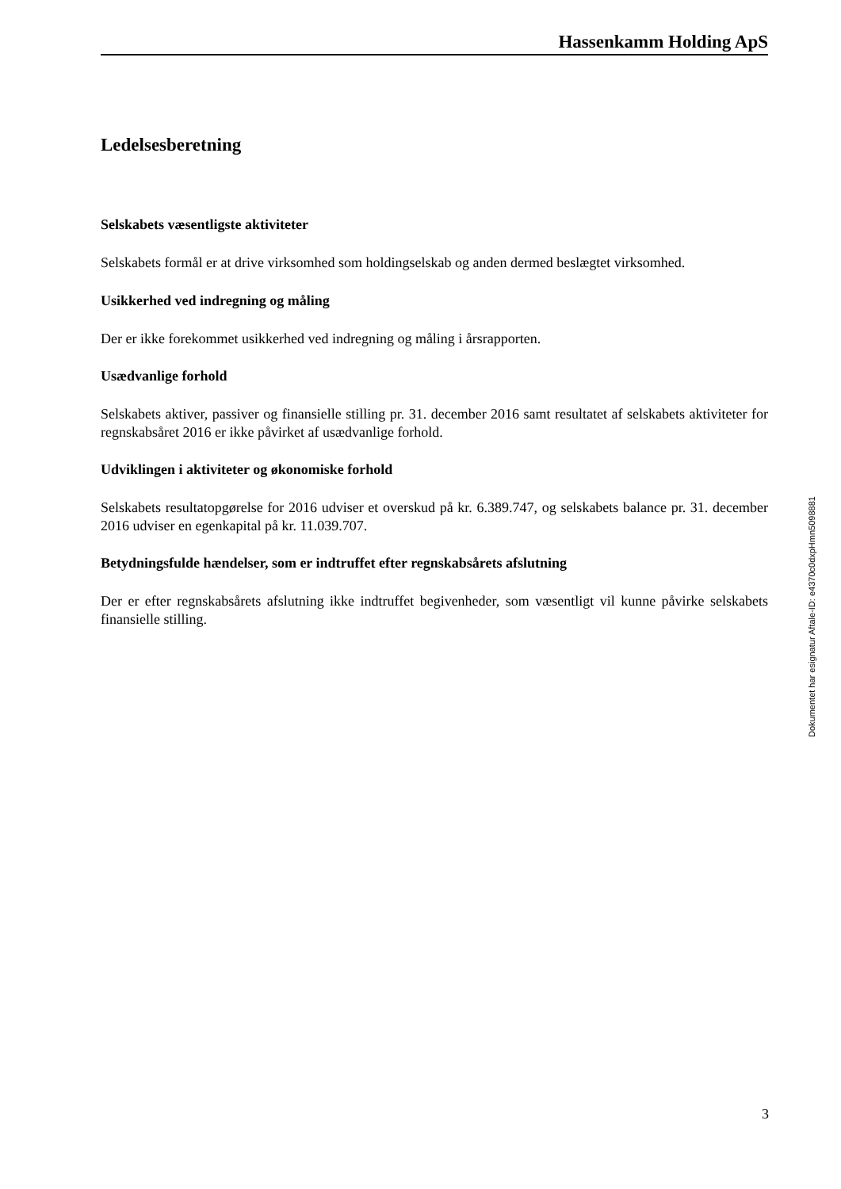Hassenkamm Holding ApS
Ledelsesberetning
Selskabets væsentligste aktiviteter
Selskabets formål er at drive virksomhed som holdingselskab og anden dermed beslægtet virksomhed.
Usikkerhed ved indregning og måling
Der er ikke forekommet usikkerhed ved indregning og måling i årsrapporten.
Usædvanlige forhold
Selskabets aktiver, passiver og finansielle stilling pr. 31. december 2016 samt resultatet af selskabets aktiviteter for regnskabsåret 2016 er ikke påvirket af usædvanlige forhold.
Udviklingen i aktiviteter og økonomiske forhold
Selskabets resultatopgørelse for 2016 udviser et overskud på kr. 6.389.747, og selskabets balance pr. 31. december 2016 udviser en egenkapital på kr. 11.039.707.
Betydningsfulde hændelser, som er indtruffet efter regnskabsårets afslutning
Der er efter regnskabsårets afslutning ikke indtruffet begivenheder, som væsentligt vil kunne påvirke selskabets finansielle stilling.
Dokumentet har esignatur Aftale-ID: e4370c0dxpHmn5098881
3